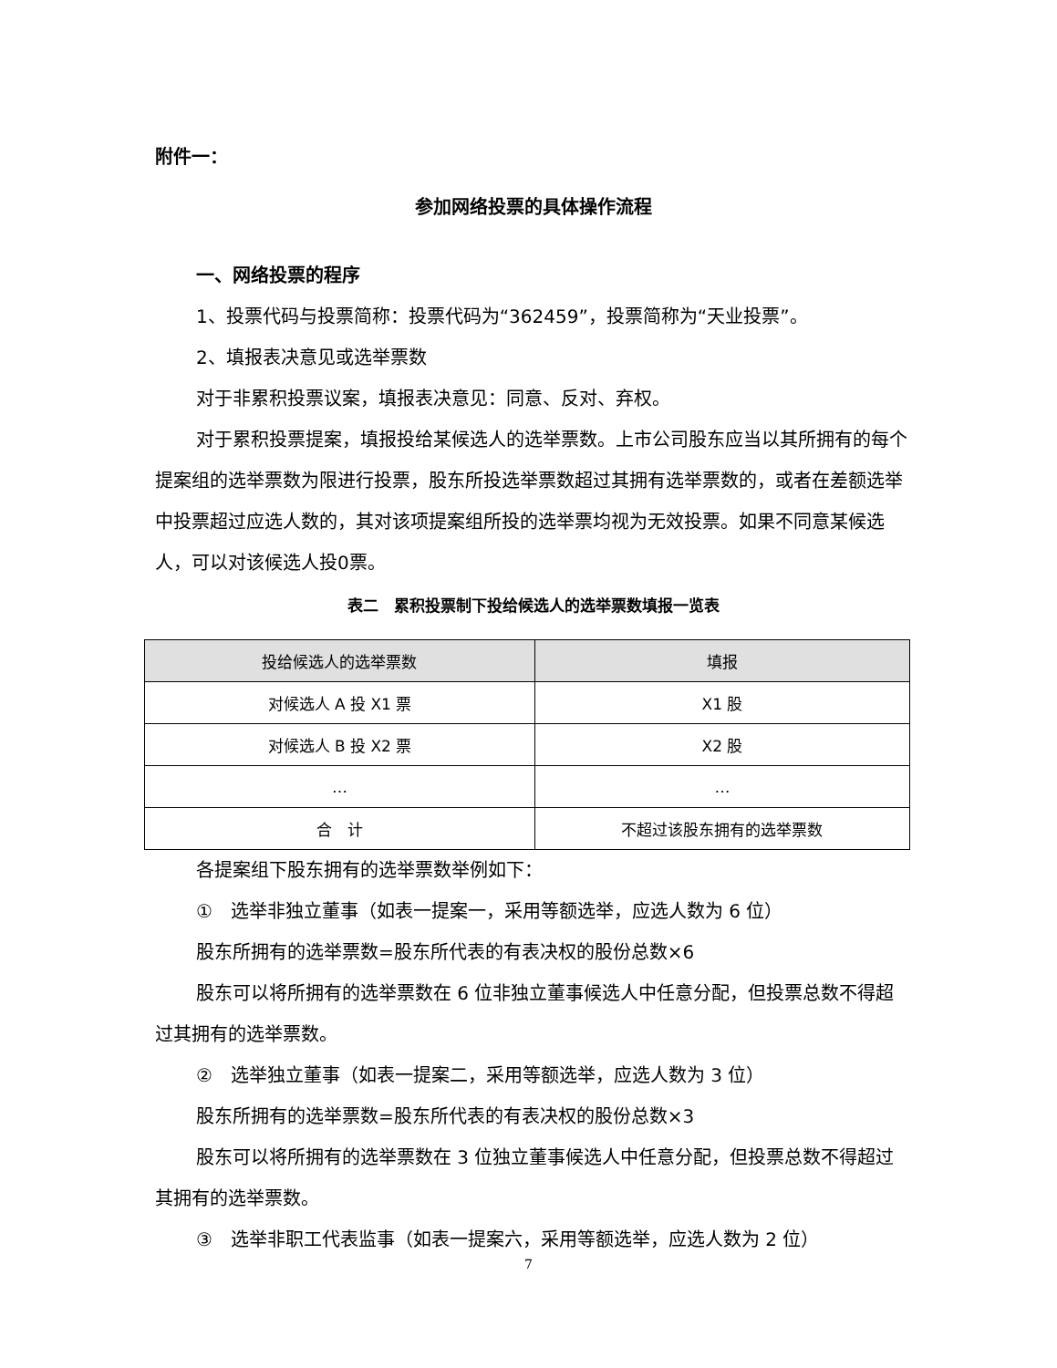附件一：
参加网络投票的具体操作流程
一、网络投票的程序
1、投票代码与投票简称：投票代码为“362459”，投票简称为“天业投票”。
2、填报表决意见或选举票数
对于非累积投票议案，填报表决意见：同意、反对、弃权。
对于累积投票提案，填报投给某候选人的选举票数。上市公司股东应当以其所拥有的每个提案组的选举票数为限进行投票，股东所投选举票数超过其拥有选举票数的，或者在差额选举中投票超过应选人数的，其对该项提案组所投的选举票均视为无效投票。如果不同意某候选人，可以对该候选人投0票。
表二　累积投票制下投给候选人的选举票数填报一览表
| 投给候选人的选举票数 | 填报 |
| --- | --- |
| 对候选人 A 投 X1 票 | X1 股 |
| 对候选人 B 投 X2 票 | X2 股 |
| … | … |
| 合 计 | 不超过该股东拥有的选举票数 |
各提案组下股东拥有的选举票数举例如下：
①　选举非独立董事（如表一提案一，采用等额选举，应选人数为 6 位）
股东所拥有的选举票数=股东所代表的有表决权的股份总数×6
股东可以将所拥有的选举票数在 6 位非独立董事候选人中任意分配，但投票总数不得超过其拥有的选举票数。
②　选举独立董事（如表一提案二，采用等额选举，应选人数为 3 位）
股东所拥有的选举票数=股东所代表的有表决权的股份总数×3
股东可以将所拥有的选举票数在 3 位独立董事候选人中任意分配，但投票总数不得超过其拥有的选举票数。
③　选举非职工代表监事（如表一提案六，采用等额选举，应选人数为 2 位）
7